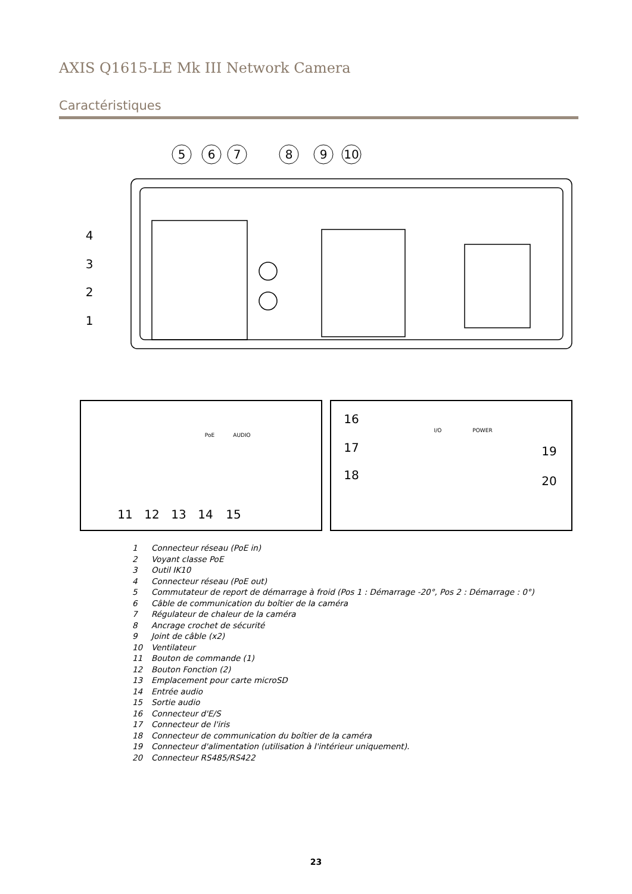AXIS Q1615-LE Mk III Network Camera
Caractéristiques
5
6
7
8
9
10
4
3
2
1
11
12
13
14
15
16
17
18
19
20
PoE
AUDIO
I/O
POWER
1 Connecteur réseau (PoE in)
2 Voyant classe PoE
3 Outil IK10
4 Connecteur réseau (PoE out)
5 Commutateur de report de démarrage à froid (Pos 1 : Démarrage -20°, Pos 2 : Démarrage : 0°)
6 Câble de communication du boîtier de la caméra
7 Régulateur de chaleur de la caméra
8 Ancrage crochet de sécurité
9 Joint de câble (x2)
10 Ventilateur
11 Bouton de commande (1)
12 Bouton Fonction (2)
13 Emplacement pour carte microSD
14 Entrée audio
15 Sortie audio
16 Connecteur d'E/S
17 Connecteur de l'iris
18 Connecteur de communication du boîtier de la caméra
19 Connecteur d'alimentation (utilisation à l'intérieur uniquement).
20 Connecteur RS485/RS422
23